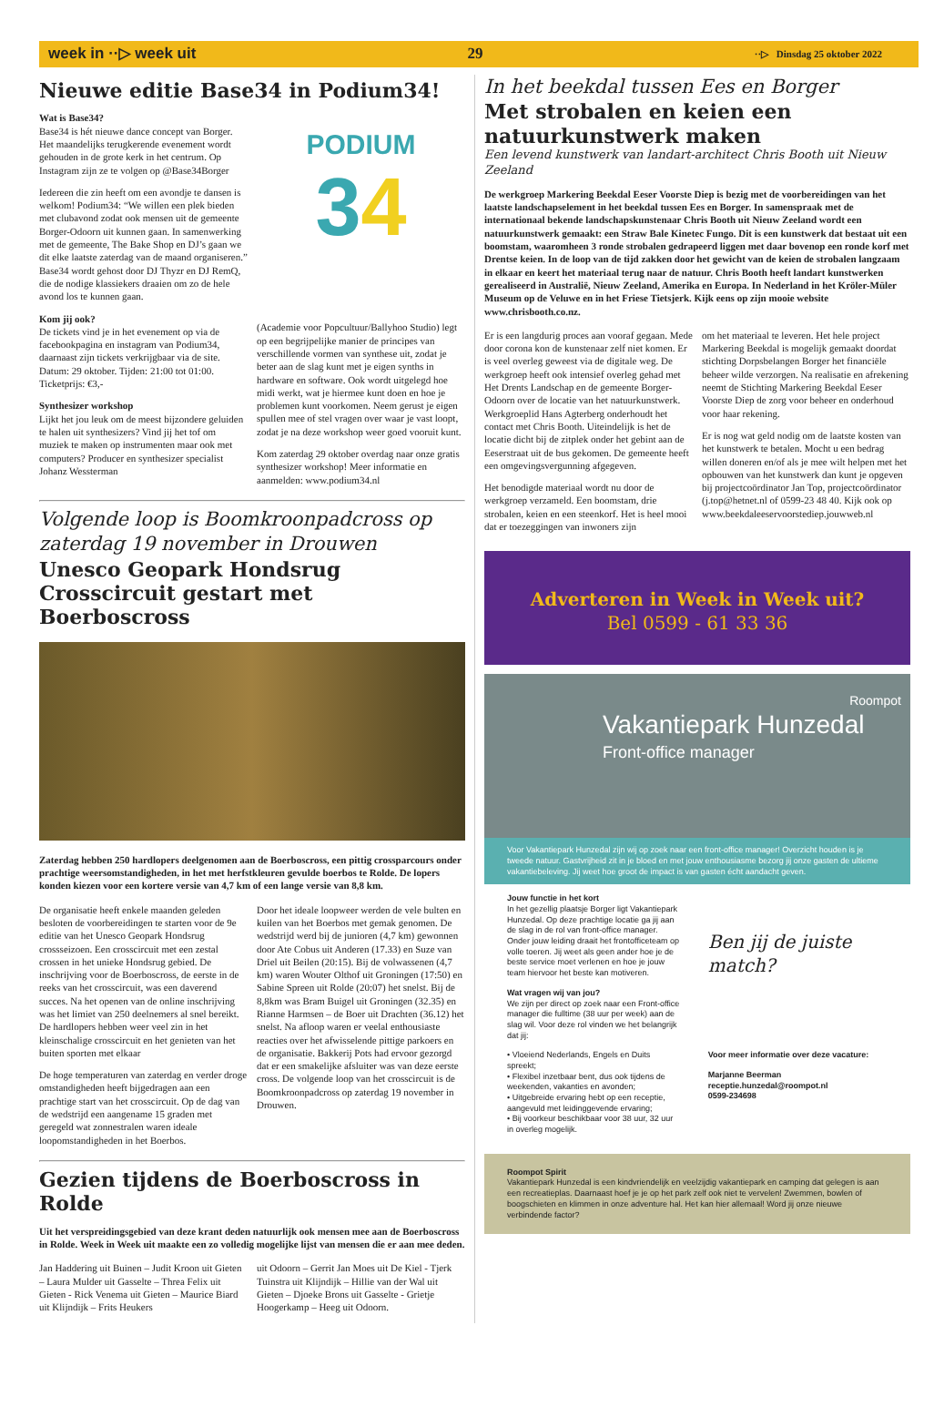week in ··▷ week uit 29 ··▷ Dinsdag 25 oktober 2022
Nieuwe editie Base34 in Podium34!
Wat is Base34?
Base34 is hét nieuwe dance concept van Borger. Het maandelijks terugkerende evenement wordt gehouden in de grote kerk in het centrum. Op Instagram zijn ze te volgen op @Base34Borger
Iedereen die zin heeft om een avondje te dansen is welkom! Podium34: “We willen een plek bieden met clubavond zodat ook mensen uit de gemeente Borger-Odoorn uit kunnen gaan. In samenwerking met de gemeente, The Bake Shop en DJ’s gaan we dit elke laatste zaterdag van de maand organiseren.” Base34 wordt gehost door DJ Thyzr en DJ RemQ, die de nodige klassiekers draaien om zo de hele avond los te kunnen gaan.
Kom jij ook?
De tickets vind je in het evenement op via de facebookpagina en instagram van Podium34, daarnaast zijn tickets verkrijgbaar via de site. Datum: 29 oktober. Tijden: 21:00 tot 01:00. Ticketprijs: €3,-
Synthesizer workshop
Lijkt het jou leuk om de meest bijzondere geluiden te halen uit synthesizers? Vind jij het tof om muziek te maken op instrumenten maar ook met computers? Producer en synthesizer specialist Johanz Wessterman
PODIUM
34
(Academie voor Popcultuur/Ballyhoo Studio) legt op een begrijpelijke manier de principes van verschillende vormen van synthese uit, zodat je beter aan de slag kunt met je eigen synths in hardware en software. Ook wordt uitgelegd hoe midi werkt, wat je hiermee kunt doen en hoe je problemen kunt voorkomen. Neem gerust je eigen spullen mee of stel vragen over waar je vast loopt, zodat je na deze workshop weer goed vooruit kunt.
Kom zaterdag 29 oktober overdag naar onze gratis synthesizer workshop! Meer informatie en aanmelden: www.podium34.nl
Volgende loop is Boomkroonpadcross op zaterdag 19 november in Drouwen
Unesco Geopark Hondsrug Crosscircuit gestart met Boerboscross
Zaterdag hebben 250 hardlopers deelgenomen aan de Boerboscross, een pittig crossparcours onder prachtige weersomstandigheden, in het met herfstkleuren gevulde boerbos te Rolde. De lopers konden kiezen voor een kortere versie van 4,7 km of een lange versie van 8,8 km.
De organisatie heeft enkele maanden geleden besloten de voorbereidingen te starten voor de 9e editie van het Unesco Geopark Hondsrug crossseizoen. Een crosscircuit met een zestal crossen in het unieke Hondsrug gebied. De inschrijving voor de Boerboscross, de eerste in de reeks van het crosscircuit, was een daverend succes. Na het openen van de online inschrijving was het limiet van 250 deelnemers al snel bereikt. De hardlopers hebben weer veel zin in het kleinschalige crosscircuit en het genieten van het buiten sporten met elkaar
De hoge temperaturen van zaterdag en verder droge omstandigheden heeft bijgedragen aan een prachtige start van het crosscircuit. Op de dag van de wedstrijd een aangename 15 graden met geregeld wat zonnestralen waren ideale loopomstandigheden in het Boerbos.
Door het ideale loopweer werden de vele bulten en kuilen van het Boerbos met gemak genomen. De wedstrijd werd bij de junioren (4,7 km) gewonnen door Ate Cobus uit Anderen (17.33) en Suze van Driel uit Beilen (20:15). Bij de volwassenen (4,7 km) waren Wouter Olthof uit Groningen (17:50) en Sabine Spreen uit Rolde (20:07) het snelst. Bij de 8,8km was Bram Buigel uit Groningen (32.35) en Rianne Harmsen – de Boer uit Drachten (36.12) het snelst. Na afloop waren er veelal enthousiaste reacties over het afwisselende pittige parkoers en de organisatie. Bakkerij Pots had ervoor gezorgd dat er een smakelijke afsluiter was van deze eerste cross. De volgende loop van het crosscircuit is de Boomkroonpadcross op zaterdag 19 november in Drouwen.
Gezien tijdens de Boerboscross in Rolde
Uit het verspreidingsgebied van deze krant deden natuurlijk ook mensen mee aan de Boerboscross in Rolde. Week in Week uit maakte een zo volledig mogelijke lijst van mensen die er aan mee deden.
Jan Haddering uit Buinen – Judit Kroon uit Gieten – Laura Mulder uit Gasselte – Threa Felix uit Gieten - Rick Venema uit Gieten – Maurice Biard uit Klijndijk – Frits Heukers
uit Odoorn – Gerrit Jan Moes uit De Kiel - Tjerk Tuinstra uit Klijndijk – Hillie van der Wal uit Gieten – Djoeke Brons uit Gasselte - Grietje Hoogerkamp – Heeg uit Odoorn.
In het beekdal tussen Ees en Borger
Met strobalen en keien een natuurkunstwerk maken
Een levend kunstwerk van landart-architect Chris Booth uit Nieuw Zeeland
De werkgroep Markering Beekdal Eeser Voorste Diep is bezig met de voorbereidingen van het laatste landschapselement in het beekdal tussen Ees en Borger. In samenspraak met de internationaal bekende landschapskunstenaar Chris Booth uit Nieuw Zeeland wordt een natuurkunstwerk gemaakt: een Straw Bale Kinetec Fungo. Dit is een kunstwerk dat bestaat uit een boomstam, waaromheen 3 ronde strobalen gedrapeerd liggen met daar bovenop een ronde korf met Drentse keien. In de loop van de tijd zakken door het gewicht van de keien de strobalen langzaam in elkaar en keert het materiaal terug naar de natuur. Chris Booth heeft landart kunstwerken gerealiseerd in Australië, Nieuw Zeeland, Amerika en Europa. In Nederland in het Kröler-Müler Museum op de Veluwe en in het Friese Tietsjerk. Kijk eens op zijn mooie website www.chrisbooth.co.nz.
Er is een langdurig proces aan vooraf gegaan. Mede door corona kon de kunstenaar zelf niet komen. Er is veel overleg geweest via de digitale weg. De werkgroep heeft ook intensief overleg gehad met Het Drents Landschap en de gemeente Borger-Odoorn over de locatie van het natuurkunstwerk. Werkgroeplid Hans Agterberg onderhoudt het contact met Chris Booth. Uiteindelijk is het de locatie dicht bij de zitplek onder het gebint aan de Eeserstraat uit de bus gekomen. De gemeente heeft een omgevingsvergunning afgegeven.
Het benodigde materiaal wordt nu door de werkgroep verzameld. Een boomstam, drie strobalen, keien en een steenkorf. Het is heel mooi dat er toezeggingen van inwoners zijn
om het materiaal te leveren. Het hele project Markering Beekdal is mogelijk gemaakt doordat stichting Dorpsbelangen Borger het financiële beheer wilde verzorgen. Na realisatie en afrekening neemt de Stichting Markering Beekdal Eeser Voorste Diep de zorg voor beheer en onderhoud voor haar rekening.
Er is nog wat geld nodig om de laatste kosten van het kunstwerk te betalen. Mocht u een bedrag willen doneren en/of als je mee wilt helpen met het opbouwen van het kunstwerk dan kunt je opgeven bij projectcoördinator Jan Top, projectcoördinator (j.top@hetnet.nl of 0599-23 48 40. Kijk ook op www.beekdaleeservoorstediep.jouwweb.nl
Adverteren in Week in Week uit?
Bel 0599 - 61 33 36
Roompot
Vakantiepark Hunzedal
Front-office manager
Voor Vakantiepark Hunzedal zijn wij op zoek naar een front-office manager! Overzicht houden is je tweede natuur. Gastvrijheid zit in je bloed en met jouw enthousiasme bezorg jij onze gasten de ultieme vakantiebeleving. Jij weet hoe groot de impact is van gasten écht aandacht geven.
Jouw functie in het kort
In het gezellig plaatsje Borger ligt Vakantiepark Hunzedal. Op deze prachtige locatie ga jij aan de slag in de rol van front-office manager. Onder jouw leiding draait het frontofficeteam op volle toeren. Jij weet als geen ander hoe je de beste service moet verlenen en hoe je jouw team hiervoor het beste kan motiveren.
Wat vragen wij van jou?
We zijn per direct op zoek naar een Front-office manager die fulltime (38 uur per week) aan de slag wil. Voor deze rol vinden we het belangrijk dat jij:
• Vloeiend Nederlands, Engels en Duits spreekt;
• Flexibel inzetbaar bent, dus ook tijdens de weekenden, vakanties en avonden;
• Uitgebreide ervaring hebt op een receptie, aangevuld met leidinggevende ervaring;
• Bij voorkeur beschikbaar voor 38 uur, 32 uur in overleg mogelijk.
Ben jij de juiste match?
Voor meer informatie over deze vacature:
Marjanne Beerman
receptie.hunzedal@roompot.nl
0599-234698
Roompot Spirit
Vakantiepark Hunzedal is een kindvriendelijk en veelzijdig vakantiepark en camping dat gelegen is aan een recreatieplas. Daarnaast hoef je je op het park zelf ook niet te vervelen! Zwemmen, bowlen of boogschieten en klimmen in onze adventure hal. Het kan hier allemaal! Word jij onze nieuwe verbindende factor?